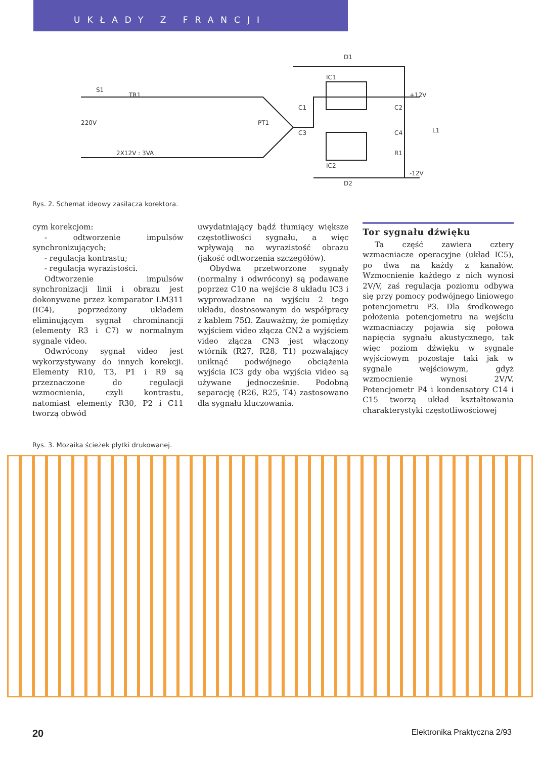UKŁADY Z FRANCJI
D1
IC1
S1
TR1
220V
PT1
C1
C3
C2
C4
+12V
L1
R1
-12V
2X12V : 3VA
IC2
D2
Rys. 2. Schemat ideowy zasilacza korektora.
cym korekcjom:
- odtworzenie impulsów synchronizujących;
- regulacja kontrastu;
- regulacja wyrazistości.
Odtworzenie impulsów synchronizacji linii i obrazu jest dokonywane przez komparator LM311 (IC4), poprzedzony układem eliminującym sygnał chrominancji (elementy R3 i C7) w normalnym sygnale video.
Odwrócony sygnał video jest wykorzystywany do innych korekcji. Elementy R10, T3, P1 i R9 są przeznaczone do regulacji wzmocnienia, czyli kontrastu, natomiast elementy R30, P2 i C11 tworzą obwód
uwydatniający bądź tłumiący większe częstotliwości sygnału, a więc wpływają na wyrazistość obrazu (jakość odtworzenia szczegółów).
Obydwa przetworzone sygnały (normalny i odwrócony) są podawane poprzez C10 na wejście 8 układu IC3 i wyprowadzane na wyjściu 2 tego układu, dostosowanym do współpracy z kablem 75Ω. Zauważmy, że pomiędzy wyjściem video złącza CN2 a wyjściem video złącza CN3 jest włączony wtórnik (R27, R28, T1) pozwalający uniknąć podwójnego obciążenia wyjścia IC3 gdy oba wyjścia video są używane jednocześnie. Podobną separację (R26, R25, T4) zastosowano dla sygnału kluczowania.
Tor sygnału dźwięku
Ta część zawiera cztery wzmacniacze operacyjne (układ IC5), po dwa na każdy z kanałów. Wzmocnienie każdego z nich wynosi 2V/V, zaś regulacja poziomu odbywa się przy pomocy podwójnego liniowego potencjometru P3. Dla środkowego położenia potencjometru na wejściu wzmacniaczy pojawia się połowa napięcia sygnału akustycznego, tak więc poziom dźwięku w sygnale wyjściowym pozostaje taki jak w sygnale wejściowym, gdyż wzmocnienie wynosi 2V/V. Potencjometr P4 i kondensatory C14 i C15 tworzą układ kształtowania charakterystyki częstotliwościowej
Rys. 3. Mozaika ścieżek płytki drukowanej.
20 Elektronika Praktyczna 2/93